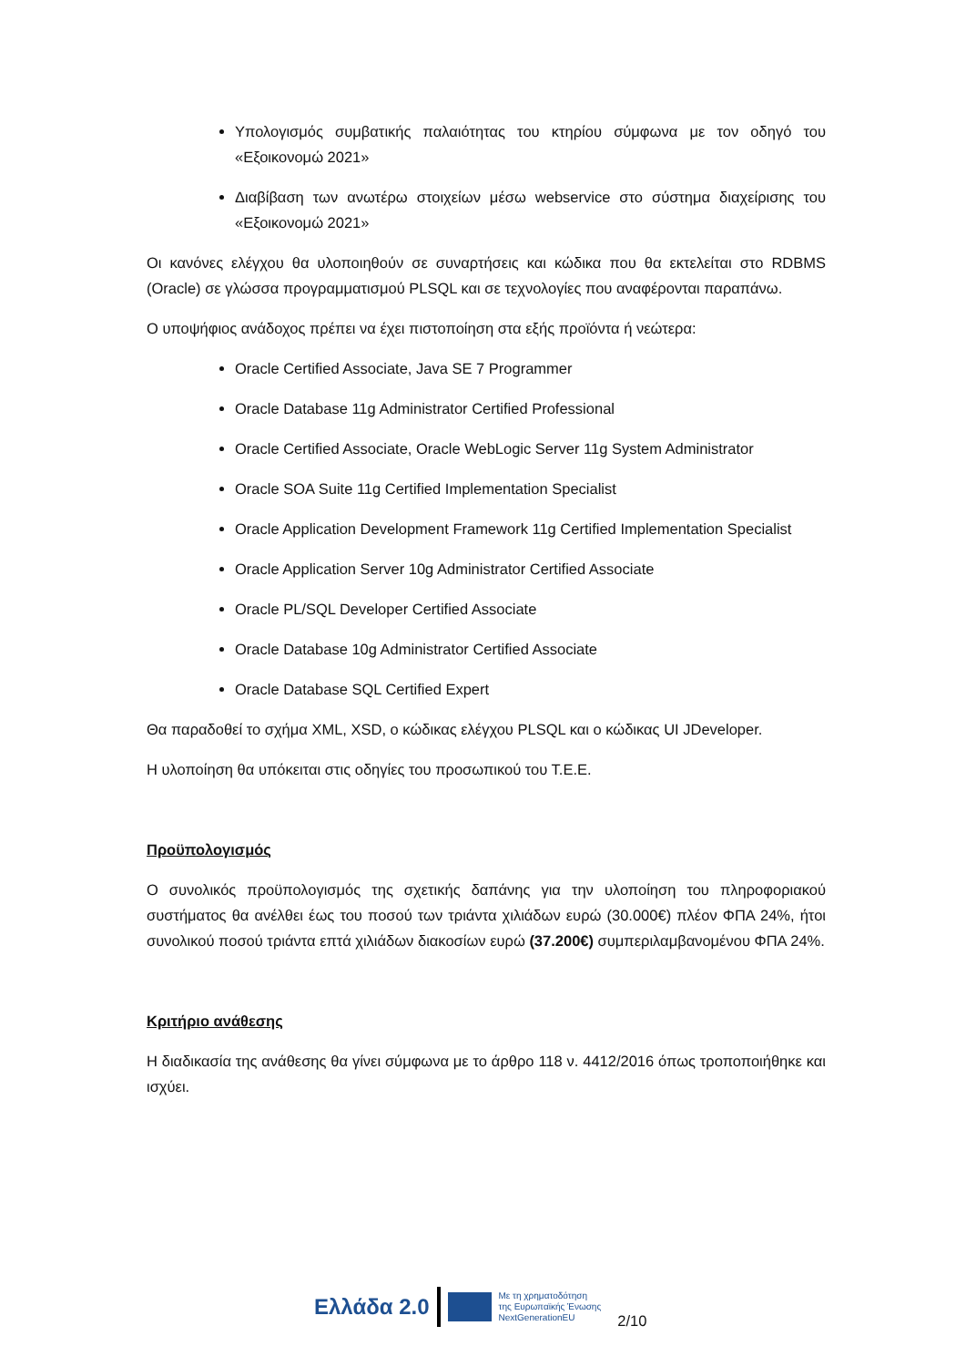Υπολογισμός συμβατικής παλαιότητας του κτηρίου σύμφωνα με τον οδηγό του «Εξοικονομώ 2021»
Διαβίβαση των ανωτέρω στοιχείων μέσω webservice στο σύστημα διαχείρισης του «Εξοικονομώ 2021»
Οι κανόνες ελέγχου θα υλοποιηθούν σε συναρτήσεις και κώδικα που θα εκτελείται στο RDBMS (Oracle) σε γλώσσα προγραμματισμού PLSQL και σε τεχνολογίες που αναφέρονται παραπάνω.
Ο υποψήφιος ανάδοχος πρέπει να έχει πιστοποίηση στα εξής προϊόντα ή νεώτερα:
Oracle Certified Associate, Java SE 7 Programmer
Oracle Database 11g Administrator Certified Professional
Oracle Certified Associate, Oracle WebLogic Server 11g System Administrator
Oracle SOA Suite 11g Certified Implementation Specialist
Oracle Application Development Framework 11g Certified Implementation Specialist
Oracle Application Server 10g Administrator Certified Associate
Oracle PL/SQL Developer Certified Associate
Oracle Database 10g Administrator Certified Associate
Oracle Database SQL Certified Expert
Θα παραδοθεί το σχήμα XML, XSD, ο κώδικας ελέγχου PLSQL και ο κώδικας UI JDeveloper.
Η υλοποίηση θα υπόκειται στις οδηγίες του προσωπικού του Τ.Ε.Ε.
Προϋπολογισμός
Ο συνολικός προϋπολογισμός της σχετικής δαπάνης για την υλοποίηση του πληροφοριακού συστήματος θα ανέλθει έως του ποσού των τριάντα χιλιάδων ευρώ (30.000€) πλέον ΦΠΑ 24%, ήτοι συνολικού ποσού τριάντα επτά χιλιάδων διακοσίων ευρώ (37.200€) συμπεριλαμβανομένου ΦΠΑ 24%.
Κριτήριο ανάθεσης
Η διαδικασία της ανάθεσης θα γίνει σύμφωνα με το άρθρο 118 ν. 4412/2016 όπως τροποποιήθηκε και ισχύει.
Ελλάδα 2.0
Με τη χρηματοδότηση
της Ευρωπαϊκής Ένωσης
NextGenerationEU
2/10